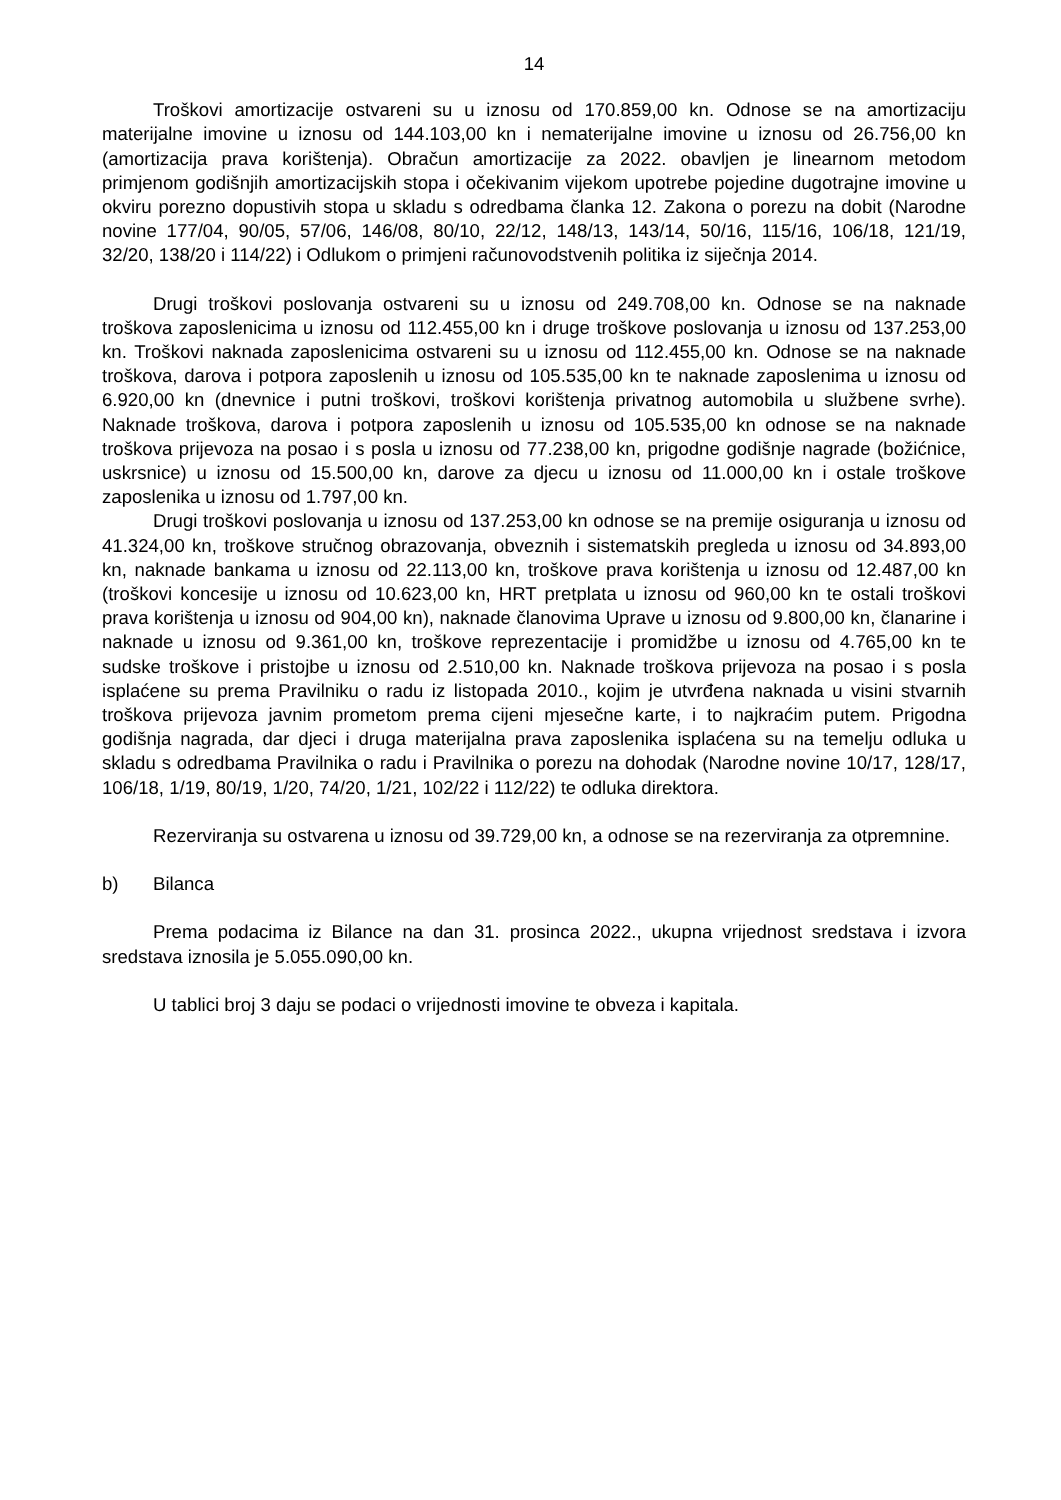14
Troškovi amortizacije ostvareni su u iznosu od 170.859,00 kn. Odnose se na amortizaciju materijalne imovine u iznosu od 144.103,00 kn i nematerijalne imovine u iznosu od 26.756,00 kn (amortizacija prava korištenja). Obračun amortizacije za 2022. obavljen je linearnom metodom primjenom godišnjih amortizacijskih stopa i očekivanim vijekom upotrebe pojedine dugotrajne imovine u okviru porezno dopustivih stopa u skladu s odredbama članka 12. Zakona o porezu na dobit (Narodne novine 177/04, 90/05, 57/06, 146/08, 80/10, 22/12, 148/13, 143/14, 50/16, 115/16, 106/18, 121/19, 32/20, 138/20 i 114/22) i Odlukom o primjeni računovodstvenih politika iz siječnja 2014.
Drugi troškovi poslovanja ostvareni su u iznosu od 249.708,00 kn. Odnose se na naknade troškova zaposlenicima u iznosu od 112.455,00 kn i druge troškove poslovanja u iznosu od 137.253,00 kn. Troškovi naknada zaposlenicima ostvareni su u iznosu od 112.455,00 kn. Odnose se na naknade troškova, darova i potpora zaposlenih u iznosu od 105.535,00 kn te naknade zaposlenima u iznosu od 6.920,00 kn (dnevnice i putni troškovi, troškovi korištenja privatnog automobila u službene svrhe). Naknade troškova, darova i potpora zaposlenih u iznosu od 105.535,00 kn odnose se na naknade troškova prijevoza na posao i s posla u iznosu od 77.238,00 kn, prigodne godišnje nagrade (božićnice, uskrsnice) u iznosu od 15.500,00 kn, darove za djecu u iznosu od 11.000,00 kn i ostale troškove zaposlenika u iznosu od 1.797,00 kn.
Drugi troškovi poslovanja u iznosu od 137.253,00 kn odnose se na premije osiguranja u iznosu od 41.324,00 kn, troškove stručnog obrazovanja, obveznih i sistematskih pregleda u iznosu od 34.893,00 kn, naknade bankama u iznosu od 22.113,00 kn, troškove prava korištenja u iznosu od 12.487,00 kn (troškovi koncesije u iznosu od 10.623,00 kn, HRT pretplata u iznosu od 960,00 kn te ostali troškovi prava korištenja u iznosu od 904,00 kn), naknade članovima Uprave u iznosu od 9.800,00 kn, članarine i naknade u iznosu od 9.361,00 kn, troškove reprezentacije i promidžbe u iznosu od 4.765,00 kn te sudske troškove i pristojbe u iznosu od 2.510,00 kn. Naknade troškova prijevoza na posao i s posla isplaćene su prema Pravilniku o radu iz listopada 2010., kojim je utvrđena naknada u visini stvarnih troškova prijevoza javnim prometom prema cijeni mjesečne karte, i to najkraćim putem. Prigodna godišnja nagrada, dar djeci i druga materijalna prava zaposlenika isplaćena su na temelju odluka u skladu s odredbama Pravilnika o radu i Pravilnika o porezu na dohodak (Narodne novine 10/17, 128/17, 106/18, 1/19, 80/19, 1/20, 74/20, 1/21, 102/22 i 112/22) te odluka direktora.
Rezerviranja su ostvarena u iznosu od 39.729,00 kn, a odnose se na rezerviranja za otpremnine.
b) Bilanca
Prema podacima iz Bilance na dan 31. prosinca 2022., ukupna vrijednost sredstava i izvora sredstava iznosila je 5.055.090,00 kn.
U tablici broj 3 daju se podaci o vrijednosti imovine te obveza i kapitala.